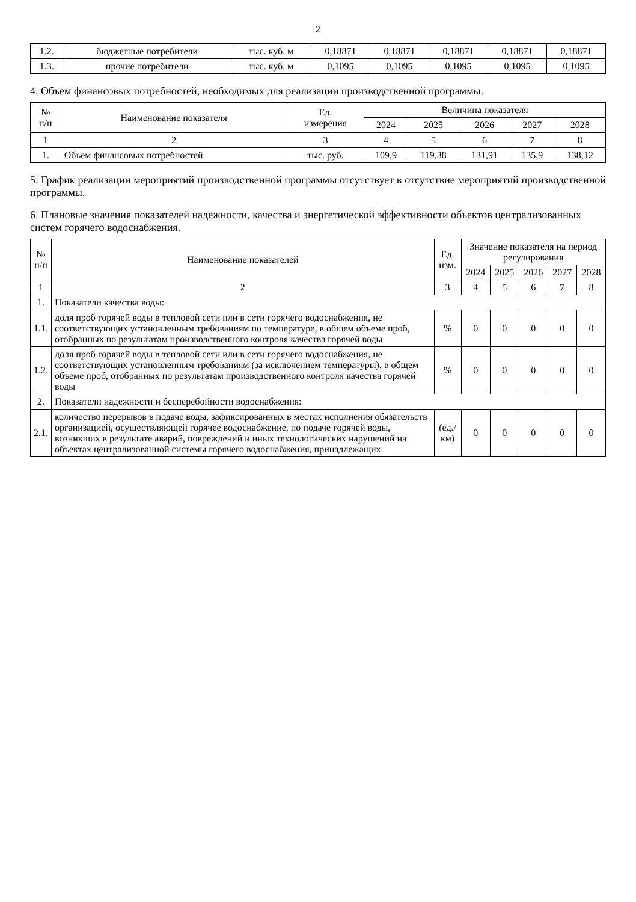2
| 1.2. | бюджетные потребители | тыс. куб. м | 0,18871 | 0,18871 | 0,18871 | 0,18871 | 0,18871 |
| 1.3. | прочие потребители | тыс. куб. м | 0,1095 | 0,1095 | 0,1095 | 0,1095 | 0,1095 |
4. Объем финансовых потребностей, необходимых для реализации производственной программы.
| № п/п | Наименование показателя | Ед. измерения | Величина показателя | | | | |
| --- | --- | --- | --- | --- | --- | --- | --- |
| | | | 2024 | 2025 | 2026 | 2027 | 2028 |
| 1 | 2 | 3 | 4 | 5 | 6 | 7 | 8 |
| 1. | Объем финансовых потребностей | тыс. руб. | 109,9 | 119,38 | 131,91 | 135,9 | 138,12 |
5. График реализации мероприятий производственной программы отсутствует в отсутствие мероприятий производственной программы.
6. Плановые значения показателей надежности, качества и энергетической эффективности объектов централизованных систем горячего водоснабжения.
| № п/п | Наименование показателей | Ед. изм. | Значение показателя на период регулирования | | | | |
| --- | --- | --- | --- | --- | --- | --- | --- |
| | | | 2024 | 2025 | 2026 | 2027 | 2028 |
| 1 | 2 | 3 | 4 | 5 | 6 | 7 | 8 |
| 1. | Показатели качества воды: | | | | | | |
| 1.1. | доля проб горячей воды в тепловой сети или в сети горячего водоснабжения, не соответствующих установленным требованиям по температуре, в общем объеме проб, отобранных по результатам производственного контроля качества горячей воды | % | 0 | 0 | 0 | 0 | 0 |
| 1.2. | доля проб горячей воды в тепловой сети или в сети горячего водоснабжения, не соответствующих установленным требованиям (за исключением температуры), в общем объеме проб, отобранных по результатам производственного контроля качества горячей воды | % | 0 | 0 | 0 | 0 | 0 |
| 2. | Показатели надежности и бесперебойности водоснабжения: | | | | | | |
| 2.1. | количество перерывов в подаче воды, зафиксированных в местах исполнения обязательств организацией, осуществляющей горячее водоснабжение, по подаче горячей воды, возникших в результате аварий, повреждений и иных технологических нарушений на объектах централизованной системы горячего водоснабжения, принадлежащих | (ед./км) | 0 | 0 | 0 | 0 | 0 |